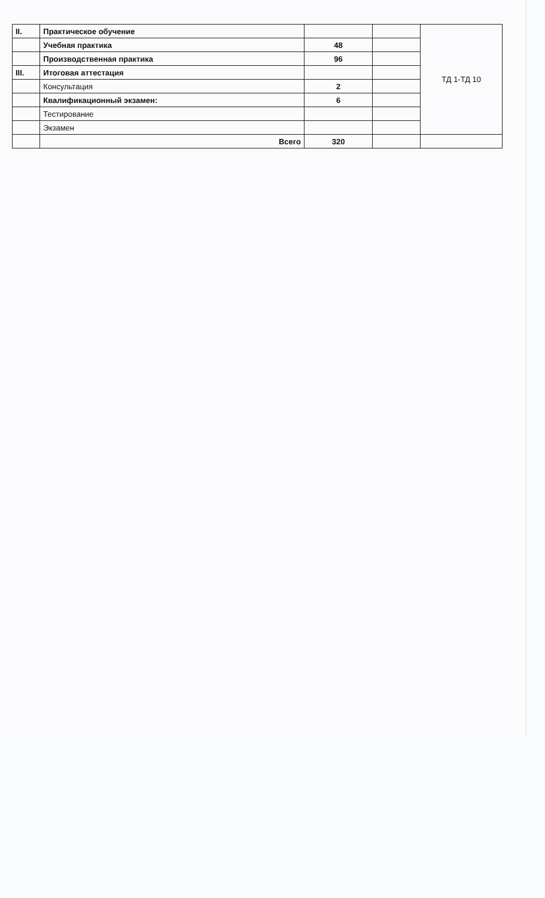| II. | Практическое обучение | | | ТД 1-ТД 10 |
| | Учебная практика | 48 | | |
| | Производственная практика | 96 | | |
| III. | Итоговая аттестация | | | |
| | Консультация | 2 | | |
| | Квалификационный экзамен: | 6 | | |
| | Тестирование | | | |
| | Экзамен | | | |
| | Всего | 320 | | |